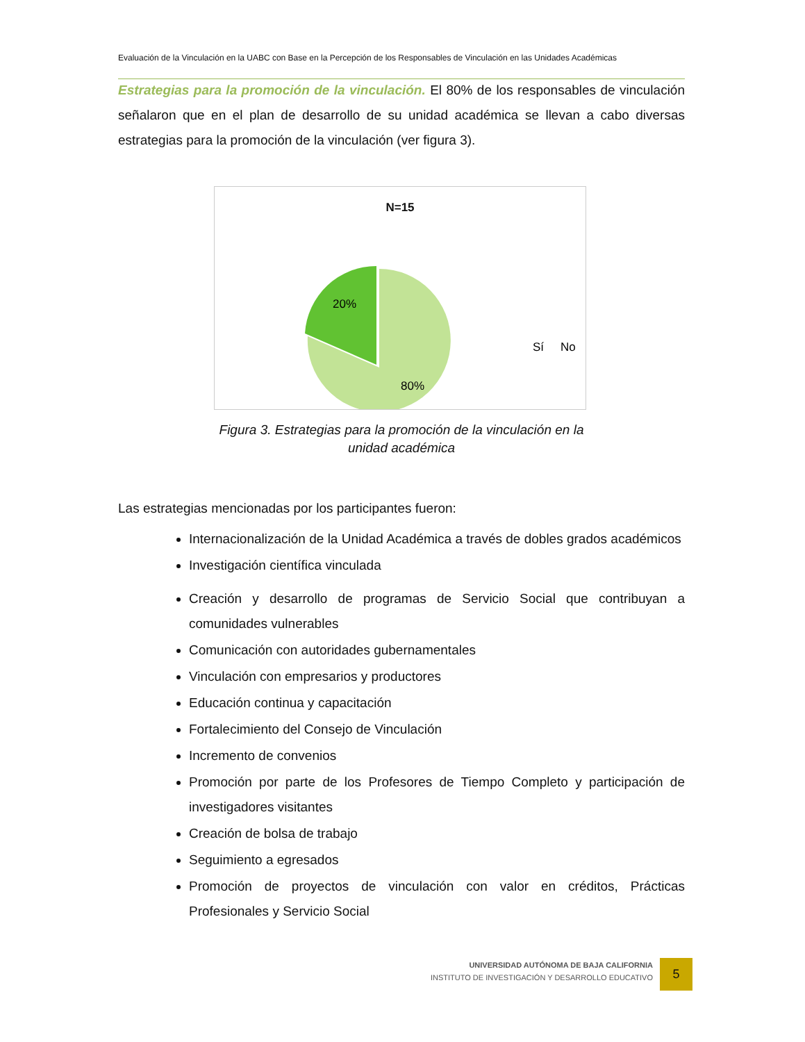Evaluación de la Vinculación en la UABC con Base en la Percepción de los Responsables de Vinculación en las Unidades Académicas
Estrategias para la promoción de la vinculación. El 80% de los responsables de vinculación señalaron que en el plan de desarrollo de su unidad académica se llevan a cabo diversas estrategias para la promoción de la vinculación (ver figura 3).
N=15
20%
80%
Sí
No
Figura 3. Estrategias para la promoción de la vinculación en la
unidad académica
Las estrategias mencionadas por los participantes fueron:
Internacionalización de la Unidad Académica a través de dobles grados académicos
Investigación científica vinculada
Creación y desarrollo de programas de Servicio Social que contribuyan a comunidades vulnerables
Comunicación con autoridades gubernamentales
Vinculación con empresarios y productores
Educación continua y capacitación
Fortalecimiento del Consejo de Vinculación
Incremento de convenios
Promoción por parte de los Profesores de Tiempo Completo y participación de investigadores visitantes
Creación de bolsa de trabajo
Seguimiento a egresados
Promoción de proyectos de vinculación con valor en créditos, Prácticas Profesionales y Servicio Social
UNIVERSIDAD AUTÓNOMA DE BAJA CALIFORNIA
INSTITUTO DE INVESTIGACIÓN Y DESARROLLO EDUCATIVO
5